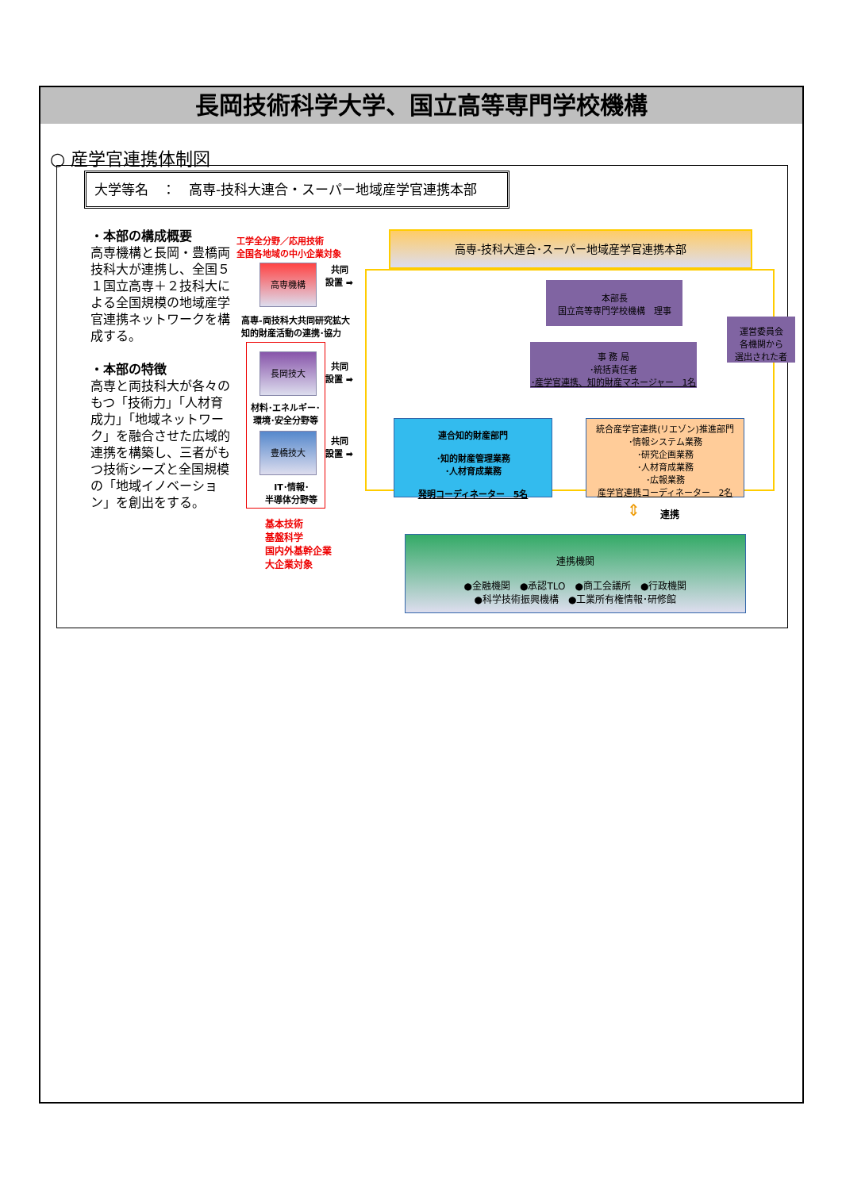長岡技術科学大学、国立高等専門学校機構
○ 産学官連携体制図
大学等名　：　高専-技科大連合・スーパー地域産学官連携本部
・本部の構成概要
高専機構と長岡・豊橋両技科大が連携し、全国５１国立高専＋２技科大による全国規模の地域産学官連携ネットワークを構成する。
・本部の特徴
高専と両技科大が各々のもつ「技術力」「人材育成力」「地域ネットワーク」を融合させた広域的連携を構築し、三者がもつ技術シーズと全国規模の「地域イノベーション」を創出をする。
工学全分野／応用技術
全国各地域の中小企業対象
高専機構
共同
設置 ➡
高専-両技科大共同研究拡大
知的財産活動の連携･協力
長岡技大
共同
設置 ➡
材料･エネルギー･
環境･安全分野等
豊橋技大
共同
設置 ➡
IT･情報･
半導体分野等
基本技術
基盤科学
国内外基幹企業
大企業対象
高専-技科大連合･スーパー地域産学官連携本部
本部長
国立高等専門学校機構　理事
運営委員会
各機関から
選出された者
事 務 局
･統括責任者
･産学官連携、知的財産マネージャー　1名
連合知的財産部門
･知的財産管理業務
･人材育成業務
発明コーディネーター　5名
統合産学官連携(リエゾン)推進部門
･情報システム業務
･研究企画業務
･人材育成業務
･広報業務
産学官連携コーディネーター　2名
⇕ 連携
連携機関
●金融機関　●承認TLO　●商工会議所　●行政機関
●科学技術振興機構　●工業所有権情報･研修館